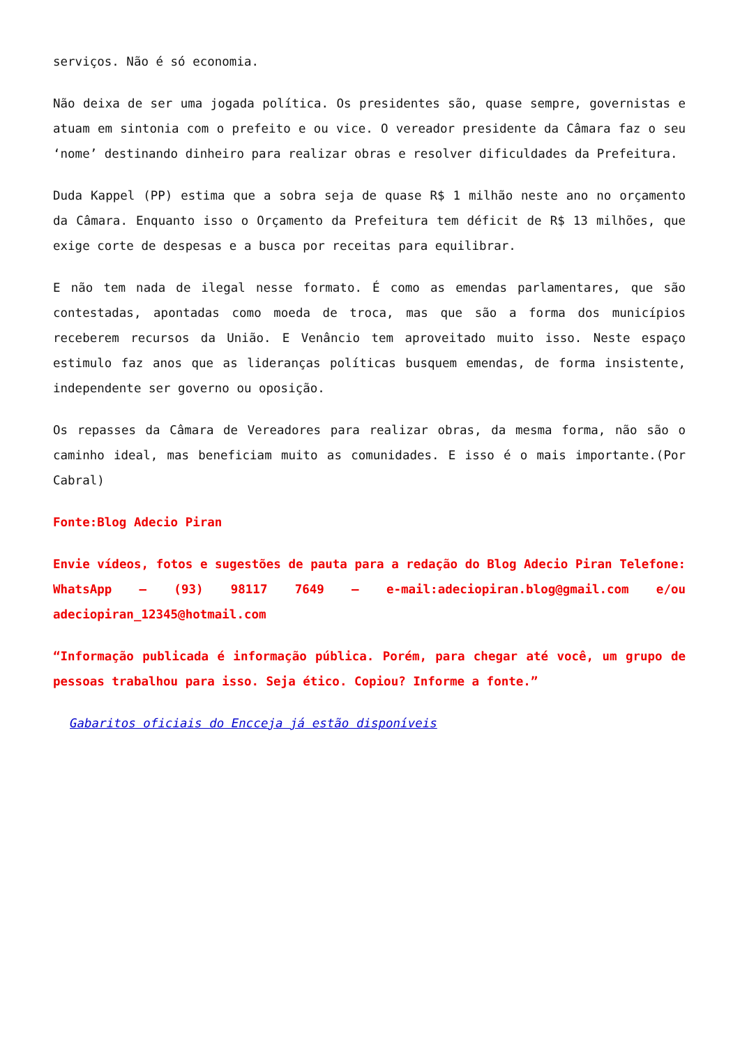serviços. Não é só economia.
Não deixa de ser uma jogada política. Os presidentes são, quase sempre, governistas e atuam em sintonia com o prefeito e ou vice. O vereador presidente da Câmara faz o seu ‘nome’ destinando dinheiro para realizar obras e resolver dificuldades da Prefeitura.
Duda Kappel (PP) estima que a sobra seja de quase R$ 1 milhão neste ano no orçamento da Câmara. Enquanto isso o Orçamento da Prefeitura tem déficit de R$ 13 milhões, que exige corte de despesas e a busca por receitas para equilibrar.
E não tem nada de ilegal nesse formato. É como as emendas parlamentares, que são contestadas, apontadas como moeda de troca, mas que são a forma dos municípios receberem recursos da União. E Venâncio tem aproveitado muito isso. Neste espaço estimulo faz anos que as lideranças políticas busquem emendas, de forma insistente, independente ser governo ou oposição.
Os repasses da Câmara de Vereadores para realizar obras, da mesma forma, não são o caminho ideal, mas beneficiam muito as comunidades. E isso é o mais importante.(Por Cabral)
Fonte:Blog Adecio Piran
Envie vídeos, fotos e sugestões de pauta para a redação do Blog Adecio Piran Telefone: WhatsApp – (93) 98117 7649 – e-mail:adeciopiran.blog@gmail.com e/ou adeciopiran_12345@hotmail.com
“Informação publicada é informação pública. Porém, para chegar até você, um grupo de pessoas trabalhou para isso. Seja ético. Copiou? Informe a fonte.”
Gabaritos oficiais do Encceja já estão disponíveis